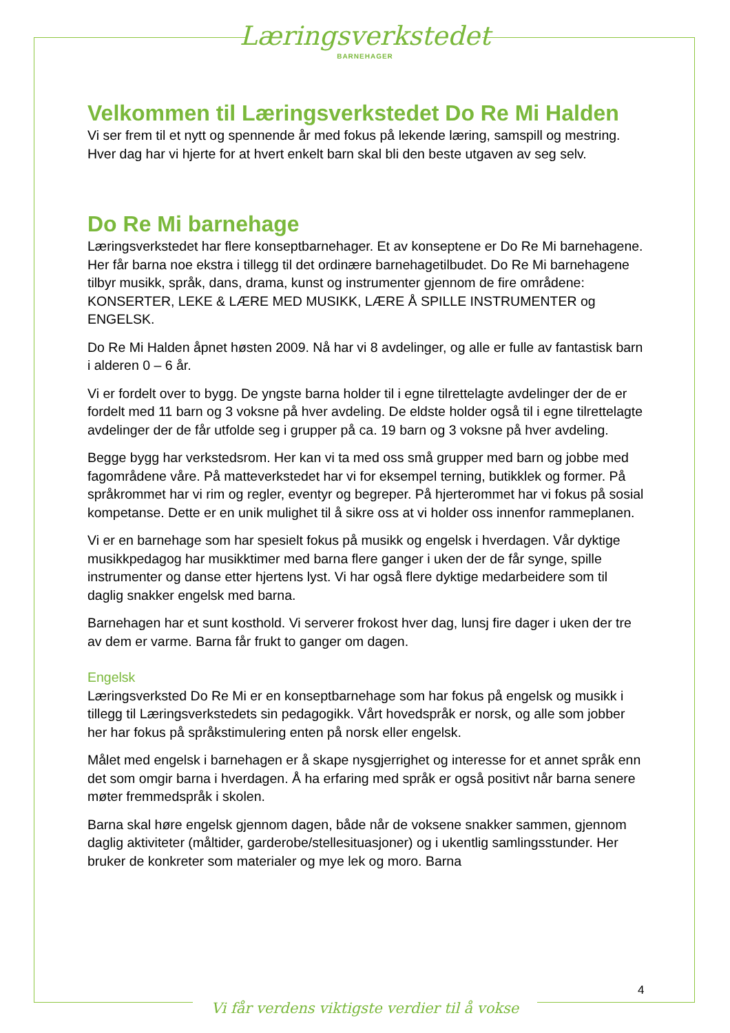Læringsverkstedet
BARNEHAGER
Velkommen til Læringsverkstedet Do Re Mi Halden
Vi ser frem til et nytt og spennende år med fokus på lekende læring, samspill og mestring. Hver dag har vi hjerte for at hvert enkelt barn skal bli den beste utgaven av seg selv.
Do Re Mi barnehage
Læringsverkstedet har flere konseptbarnehager. Et av konseptene er Do Re Mi barnehagene. Her får barna noe ekstra i tillegg til det ordinære barnehagetilbudet. Do Re Mi barnehagene tilbyr musikk, språk, dans, drama, kunst og instrumenter gjennom de fire områdene: KONSERTER, LEKE & LÆRE MED MUSIKK, LÆRE Å SPILLE INSTRUMENTER og ENGELSK.
Do Re Mi Halden åpnet høsten 2009. Nå har vi 8 avdelinger, og alle er fulle av fantastisk barn i alderen 0 – 6 år.
Vi er fordelt over to bygg. De yngste barna holder til i egne tilrettelagte avdelinger der de er fordelt med 11 barn og 3 voksne på hver avdeling. De eldste holder også til i egne tilrettelagte avdelinger der de får utfolde seg i grupper på ca. 19 barn og 3 voksne på hver avdeling.
Begge bygg har verkstedsrom. Her kan vi ta med oss små grupper med barn og jobbe med fagområdene våre. På matteverkstedet har vi for eksempel terning, butikklek og former. På språkrommet har vi rim og regler, eventyr og begreper. På hjerterommet har vi fokus på sosial kompetanse. Dette er en unik mulighet til å sikre oss at vi holder oss innenfor rammeplanen.
Vi er en barnehage som har spesielt fokus på musikk og engelsk i hverdagen. Vår dyktige musikkpedagog har musikktimer med barna flere ganger i uken der de får synge, spille instrumenter og danse etter hjertens lyst. Vi har også flere dyktige medarbeidere som til daglig snakker engelsk med barna.
Barnehagen har et sunt kosthold. Vi serverer frokost hver dag, lunsj fire dager i uken der tre av dem er varme. Barna får frukt to ganger om dagen.
Engelsk
Læringsverksted Do Re Mi er en konseptbarnehage som har fokus på engelsk og musikk i tillegg til Læringsverkstedets sin pedagogikk. Vårt hovedspråk er norsk, og alle som jobber her har fokus på språkstimulering enten på norsk eller engelsk.
Målet med engelsk i barnehagen er å skape nysgjerrighet og interesse for et annet språk enn det som omgir barna i hverdagen. Å ha erfaring med språk er også positivt når barna senere møter fremmedspråk i skolen.
Barna skal høre engelsk gjennom dagen, både når de voksene snakker sammen, gjennom daglig aktiviteter (måltider, garderobe/stellesituasjoner) og i ukentlig samlingsstunder. Her bruker de konkreter som materialer og mye lek og moro. Barna
4
Vi får verdens viktigste verdier til å vokse